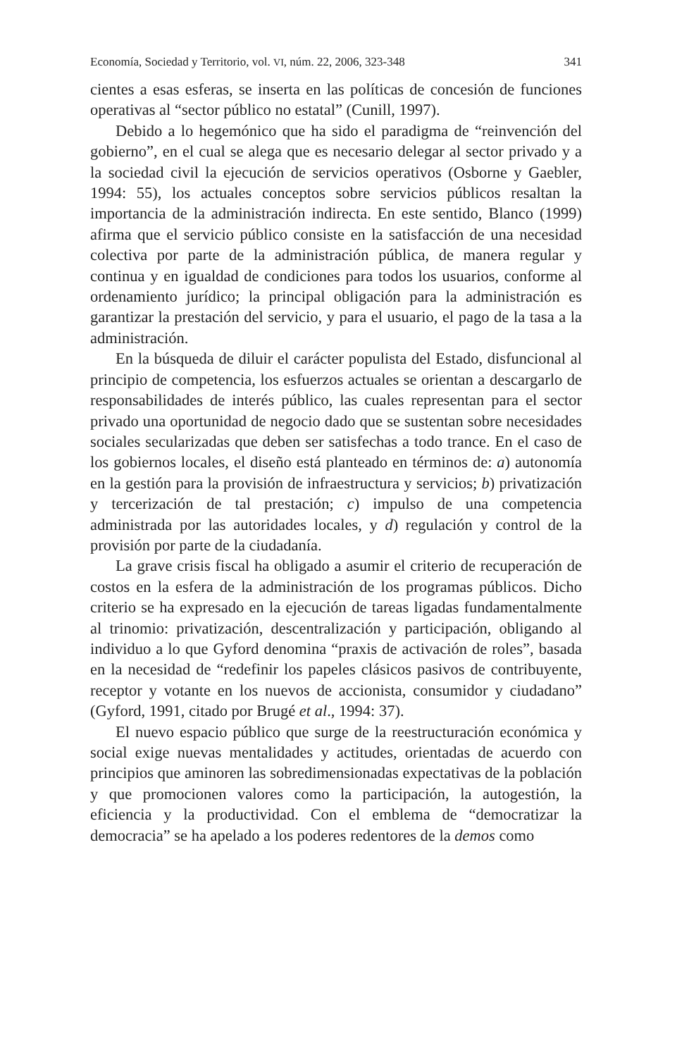Economía, Sociedad y Territorio, vol. VI, núm. 22, 2006, 323-348 341
cientes a esas esferas, se inserta en las políticas de concesión de funciones operativas al “sector público no estatal” (Cunill, 1997).
Debido a lo hegemónico que ha sido el paradigma de “reinvención del gobierno”, en el cual se alega que es necesario delegar al sector privado y a la sociedad civil la ejecución de servicios operativos (Osborne y Gaebler, 1994: 55), los actuales conceptos sobre servicios públicos resaltan la importancia de la administración indirecta. En este sentido, Blanco (1999) afirma que el servicio público consiste en la satisfacción de una necesidad colectiva por parte de la administración pública, de manera regular y continua y en igualdad de condiciones para todos los usuarios, conforme al ordenamiento jurídico; la principal obligación para la administración es garantizar la prestación del servicio, y para el usuario, el pago de la tasa a la administración.
En la búsqueda de diluir el carácter populista del Estado, disfuncional al principio de competencia, los esfuerzos actuales se orientan a descargarlo de responsabilidades de interés público, las cuales representan para el sector privado una oportunidad de negocio dado que se sustentan sobre necesidades sociales secularizadas que deben ser satisfechas a todo trance. En el caso de los gobiernos locales, el diseño está planteado en términos de: a) autonomía en la gestión para la provisión de infraestructura y servicios; b) privatización y tercerización de tal prestación; c) impulso de una competencia administrada por las autoridades locales, y d) regulación y control de la provisión por parte de la ciudadanía.
La grave crisis fiscal ha obligado a asumir el criterio de recuperación de costos en la esfera de la administración de los programas públicos. Dicho criterio se ha expresado en la ejecución de tareas ligadas fundamentalmente al trinomio: privatización, descentralización y participación, obligando al individuo a lo que Gyford denomina “praxis de activación de roles”, basada en la necesidad de “redefinir los papeles clásicos pasivos de contribuyente, receptor y votante en los nuevos de accionista, consumidor y ciudadano” (Gyford, 1991, citado por Brugé et al., 1994: 37).
El nuevo espacio público que surge de la reestructuración económica y social exige nuevas mentalidades y actitudes, orientadas de acuerdo con principios que aminoren las sobredimensionadas expectativas de la población y que promocionen valores como la participación, la autogestión, la eficiencia y la productividad. Con el emblema de “democratizar la democracia” se ha apelado a los poderes redentores de la demos como